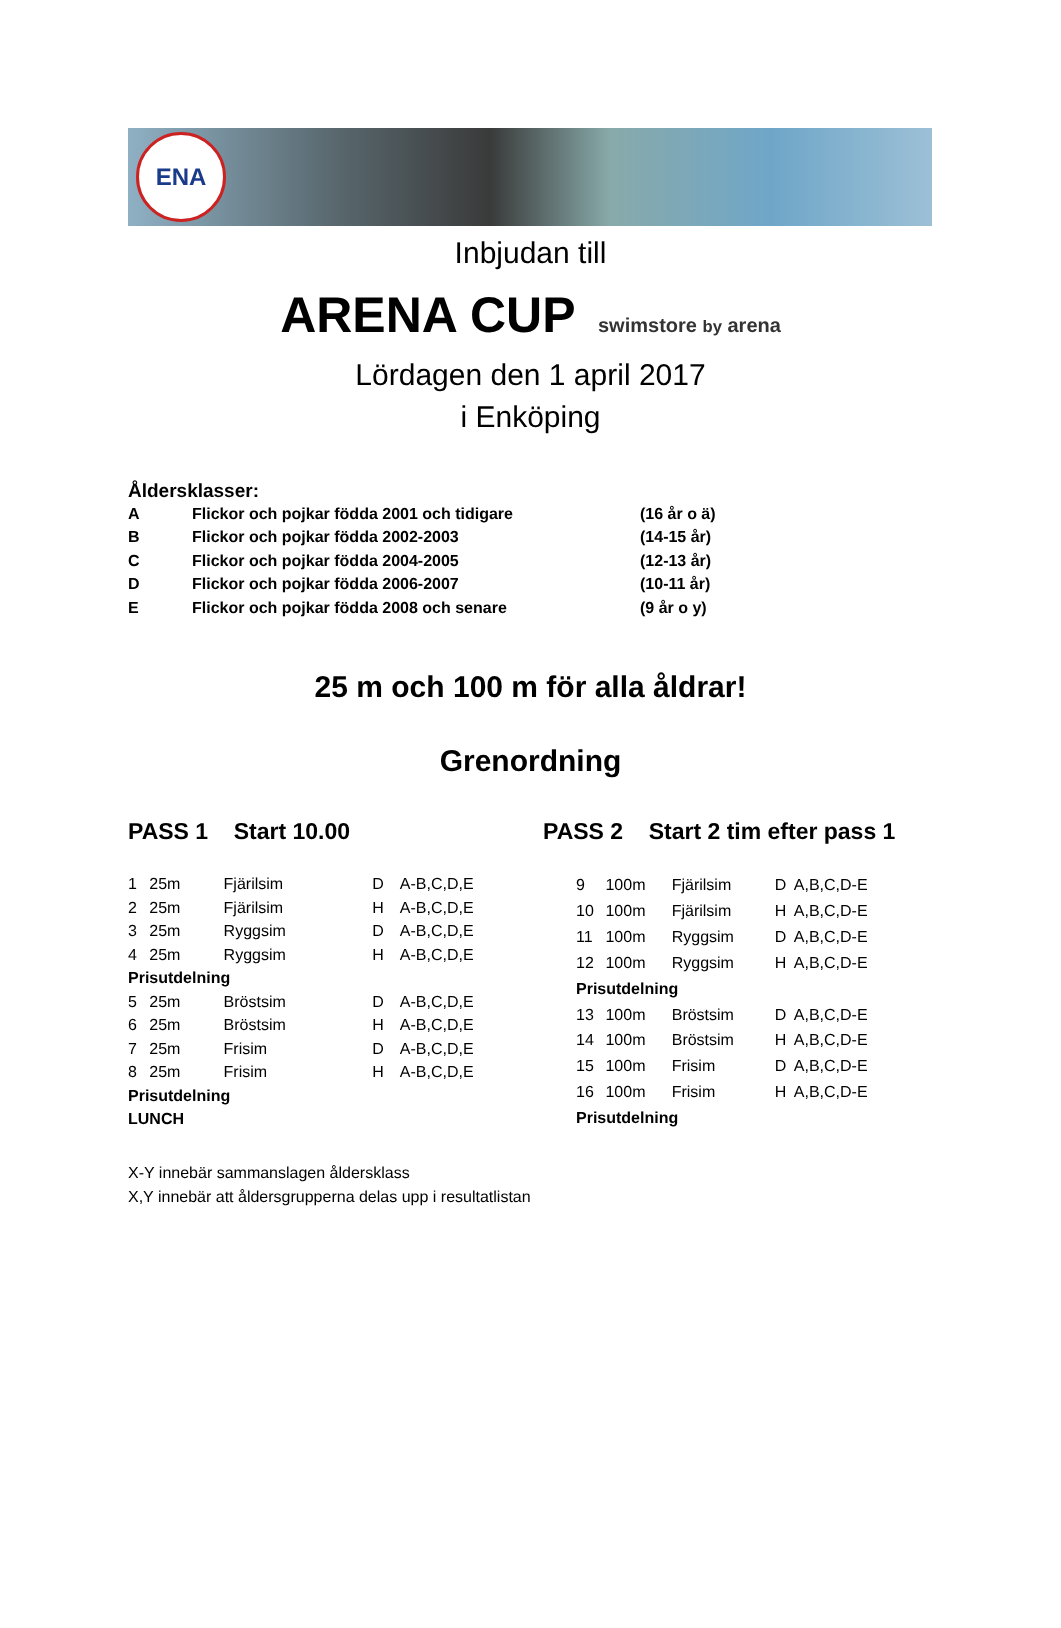ENA
Inbjudan till
ARENA CUP
swimstore by arena
Lördagen den 1 april 2017
i Enköping
Åldersklasser:
| A | Flickor och pojkar födda 2001 och tidigare | (16 år o ä) |
| B | Flickor och pojkar födda 2002-2003 | (14-15 år) |
| C | Flickor och pojkar födda 2004-2005 | (12-13 år) |
| D | Flickor och pojkar födda 2006-2007 | (10-11 år) |
| E | Flickor och pojkar födda 2008 och senare | (9 år o y) |
25 m och 100 m för alla åldrar!
Grenordning
PASS 1 Start 10.00 PASS 2 Start 2 tim efter pass 1
| 1 | 25m | Fjärilsim | D | A-B,C,D,E |
| 2 | 25m | Fjärilsim | H | A-B,C,D,E |
| 3 | 25m | Ryggsim | D | A-B,C,D,E |
| 4 | 25m | Ryggsim | H | A-B,C,D,E |
| Prisutdelning | | | | |
| 5 | 25m | Bröstsim | D | A-B,C,D,E |
| 6 | 25m | Bröstsim | H | A-B,C,D,E |
| 7 | 25m | Frisim | D | A-B,C,D,E |
| 8 | 25m | Frisim | H | A-B,C,D,E |
| Prisutdelning | | | | |
| LUNCH | | | | |
| 9 | 100m | Fjärilsim | D | A,B,C,D-E |
| 10 | 100m | Fjärilsim | H | A,B,C,D-E |
| 11 | 100m | Ryggsim | D | A,B,C,D-E |
| 12 | 100m | Ryggsim | H | A,B,C,D-E |
| Prisutdelning | | | | |
| 13 | 100m | Bröstsim | D | A,B,C,D-E |
| 14 | 100m | Bröstsim | H | A,B,C,D-E |
| 15 | 100m | Frisim | D | A,B,C,D-E |
| 16 | 100m | Frisim | H | A,B,C,D-E |
| Prisutdelning | | | | |
X-Y innebär sammanslagen åldersklass
X,Y innebär att åldersgrupperna delas upp i resultatlistan